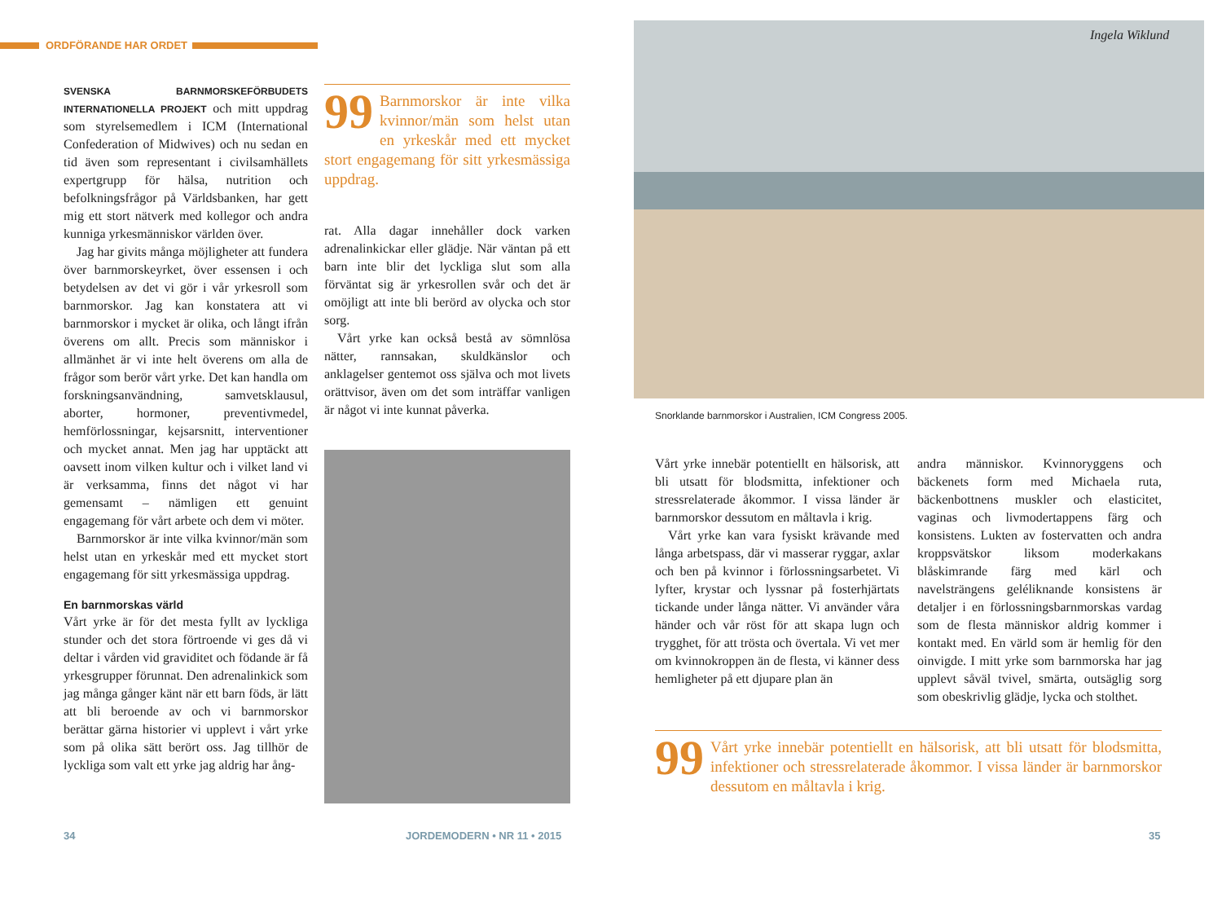ORDFÖRANDE HAR ORDET
SVENSKA BARNMORSKEFÖRBUDETS INTERNATIONELLA PROJEKT och mitt uppdrag som styrelsemedlem i ICM (International Confederation of Midwives) och nu sedan en tid även som representant i civilsamhällets expertgrupp för hälsa, nutrition och befolkningsfrågor på Världsbanken, har gett mig ett stort nätverk med kollegor och andra kunniga yrkesmänniskor världen över.
Jag har givits många möjligheter att fundera över barnmorskeyrket, över essensen i och betydelsen av det vi gör i vår yrkesroll som barnmorskor. Jag kan konstatera att vi barnmorskor i mycket är olika, och långt ifrån överens om allt. Precis som människor i allmänhet är vi inte helt överens om alla de frågor som berör vårt yrke. Det kan handla om forskningsanvändning, samvetsklausul, aborter, hormoner, preventivmedel, hemförlossningar, kejsarsnitt, interventioner och mycket annat. Men jag har upptäckt att oavsett inom vilken kultur och i vilket land vi är verksamma, finns det något vi har gemensamt – nämligen ett genuint engagemang för vårt arbete och dem vi möter.
Barnmorskor är inte vilka kvinnor/män som helst utan en yrkeskår med ett mycket stort engagemang för sitt yrkesmässiga uppdrag.
En barnmorskas värld
Vårt yrke är för det mesta fyllt av lyckliga stunder och det stora förtroende vi ges då vi deltar i vården vid graviditet och födande är få yrkesgrupper förunnat. Den adrenalinkick som jag många gånger känt när ett barn föds, är lätt att bli beroende av och vi barnmorskor berättar gärna historier vi upplevt i vårt yrke som på olika sätt berört oss. Jag tillhör de lyckliga som valt ett yrke jag aldrig har ång-
99 Barnmorskor är inte vilka kvinnor/män som helst utan en yrkeskår med ett mycket stort engagemang för sitt yrkesmässiga uppdrag.
rat. Alla dagar innehåller dock varken adrenalinkickar eller glädje. När väntan på ett barn inte blir det lyckliga slut som alla förväntat sig är yrkesrollen svår och det är omöjligt att inte bli berörd av olycka och stor sorg.
Vårt yrke kan också bestå av sömnlösa nätter, rannsakan, skuldkänslor och anklagelser gentemot oss själva och mot livets orättvisor, även om det som inträffar vanligen är något vi inte kunnat påverka.
Ingela Wiklund
Snorklande barnmorskor i Australien, ICM Congress 2005.
Vårt yrke innebär potentiellt en hälsorisk, att bli utsatt för blodsmitta, infektioner och stressrelaterade åkommor. I vissa länder är barnmorskor dessutom en måltavla i krig.
Vårt yrke kan vara fysiskt krävande med långa arbetspass, där vi masserar ryggar, axlar och ben på kvinnor i förlossningsarbetet. Vi lyfter, krystar och lyssnar på fosterhjärtats tickande under långa nätter. Vi använder våra händer och vår röst för att skapa lugn och trygghet, för att trösta och övertala. Vi vet mer om kvinnokroppen än de flesta, vi känner dess hemligheter på ett djupare plan än
andra människor. Kvinnoryggens och bäckenets form med Michaela ruta, bäckenbottnens muskler och elasticitet, vaginas och livmodertappens färg och konsistens. Lukten av fostervatten och andra kroppsvätskor liksom moderkakans blåskimrande färg med kärl och navelsträngens geléliknande konsistens är detaljer i en förlossningsbarnmorskas vardag som de flesta människor aldrig kommer i kontakt med. En värld som är hemlig för den oinvigde. I mitt yrke som barnmorska har jag upplevt såväl tvivel, smärta, outsäglig sorg som obeskrivlig glädje, lycka och stolthet.
99 Vårt yrke innebär potentiellt en hälsorisk, att bli utsatt för blodsmitta, infektioner och stressrelaterade åkommor. I vissa länder är barnmorskor dessutom en måltavla i krig.
34 JORDEMODERN • NR 11 • 2015 35